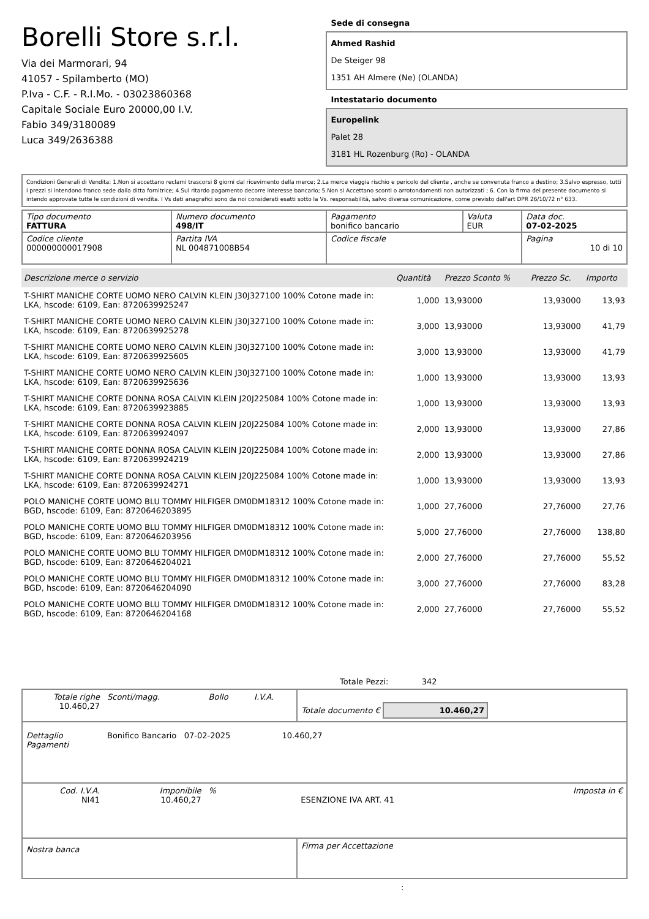Borelli Store s.r.l.
Via dei Marmorari, 94
41057 - Spilamberto (MO)
P.Iva - C.F. - R.I.Mo. - 03023860368
Capitale Sociale Euro 20000,00 I.V.
Fabio 349/3180089
Luca 349/2636388
Sede di consegna
Ahmed Rashid
De Steiger 98
1351 AH Almere (Ne) (OLANDA)
Intestatario documento
Europelink
Palet 28
3181 HL Rozenburg (Ro) - OLANDA
Condizioni Generali di Vendita: 1.Non si accettano reclami trascorsi 8 giorni dal ricevimento della merce; 2.La merce viaggia rischio e pericolo del cliente , anche se convenuta franco a destino; 3.Salvo espresso, tutti i prezzi si intendono franco sede dalla ditta fornitrice; 4.Sul ritardo pagamento decorre interesse bancario; 5.Non si Accettano sconti o arrotondamenti non autorizzati ; 6. Con la firma del presente documento si intendo approvate tutte le condizioni di vendita. I Vs dati anagrafici sono da noi considerati esatti sotto la Vs. responsabilità, salvo diversa comunicazione, come previsto dall'art DPR 26/10/72 n° 633.
| Tipo documento FATTURA | Numero documento 498/IT | Pagamento bonifico bancario | Valuta EUR | Data doc. 07-02-2025 |
| Codice cliente 000000000017908 | Partita IVA NL 004871008B54 | Codice fiscale | | Pagina 10 di 10 |
| Descrizione merce o servizio | Quantità | Prezzo Sconto % | Prezzo Sc. | Importo |
| --- | --- | --- | --- | --- |
| T-SHIRT MANICHE CORTE UOMO NERO CALVIN KLEIN J30J327100 100% Cotone made in: LKA, hscode: 6109, Ean: 8720639925247 | 1,000 | 13,93000 | 13,93000 | 13,93 |
| T-SHIRT MANICHE CORTE UOMO NERO CALVIN KLEIN J30J327100 100% Cotone made in: LKA, hscode: 6109, Ean: 8720639925278 | 3,000 | 13,93000 | 13,93000 | 41,79 |
| T-SHIRT MANICHE CORTE UOMO NERO CALVIN KLEIN J30J327100 100% Cotone made in: LKA, hscode: 6109, Ean: 8720639925605 | 3,000 | 13,93000 | 13,93000 | 41,79 |
| T-SHIRT MANICHE CORTE UOMO NERO CALVIN KLEIN J30J327100 100% Cotone made in: LKA, hscode: 6109, Ean: 8720639925636 | 1,000 | 13,93000 | 13,93000 | 13,93 |
| T-SHIRT MANICHE CORTE DONNA ROSA CALVIN KLEIN J20J225084 100% Cotone made in: LKA, hscode: 6109, Ean: 8720639923885 | 1,000 | 13,93000 | 13,93000 | 13,93 |
| T-SHIRT MANICHE CORTE DONNA ROSA CALVIN KLEIN J20J225084 100% Cotone made in: LKA, hscode: 6109, Ean: 8720639924097 | 2,000 | 13,93000 | 13,93000 | 27,86 |
| T-SHIRT MANICHE CORTE DONNA ROSA CALVIN KLEIN J20J225084 100% Cotone made in: LKA, hscode: 6109, Ean: 8720639924219 | 2,000 | 13,93000 | 13,93000 | 27,86 |
| T-SHIRT MANICHE CORTE DONNA ROSA CALVIN KLEIN J20J225084 100% Cotone made in: LKA, hscode: 6109, Ean: 8720639924271 | 1,000 | 13,93000 | 13,93000 | 13,93 |
| POLO MANICHE CORTE UOMO BLU TOMMY HILFIGER DM0DM18312 100% Cotone made in: BGD, hscode: 6109, Ean: 8720646203895 | 1,000 | 27,76000 | 27,76000 | 27,76 |
| POLO MANICHE CORTE UOMO BLU TOMMY HILFIGER DM0DM18312 100% Cotone made in: BGD, hscode: 6109, Ean: 8720646203956 | 5,000 | 27,76000 | 27,76000 | 138,80 |
| POLO MANICHE CORTE UOMO BLU TOMMY HILFIGER DM0DM18312 100% Cotone made in: BGD, hscode: 6109, Ean: 8720646204021 | 2,000 | 27,76000 | 27,76000 | 55,52 |
| POLO MANICHE CORTE UOMO BLU TOMMY HILFIGER DM0DM18312 100% Cotone made in: BGD, hscode: 6109, Ean: 8720646204090 | 3,000 | 27,76000 | 27,76000 | 83,28 |
| POLO MANICHE CORTE UOMO BLU TOMMY HILFIGER DM0DM18312 100% Cotone made in: BGD, hscode: 6109, Ean: 8720646204168 | 2,000 | 27,76000 | 27,76000 | 55,52 |
Totale Pezzi: 342
| Totale righe 10.460,27 | Sconti/magg. | Bollo | I.V.A. | Totale documento € 10.460,27 | |
| Dettaglio Pagamenti | Bonifico Bancario 07-02-2025 10.460,27 | | | | |
| Cod. I.V.A. NI41 | Imponibile 10.460,27 | % | | ESENZIONE IVA ART. 41 | Imposta in € |
| Nostra banca | | | | Firma per Accettazione | |
: